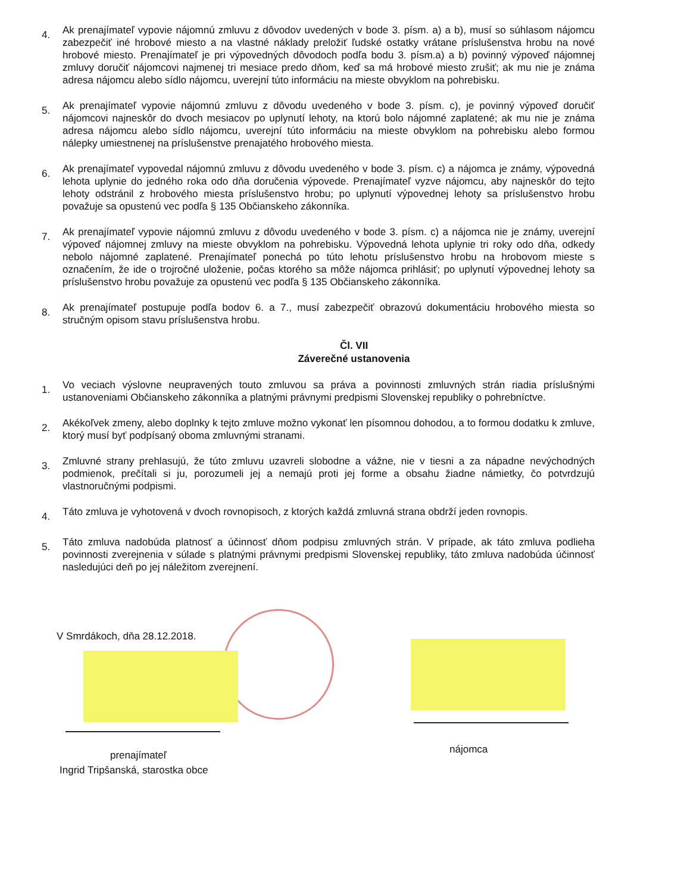4.
Ak prenajímateľ vypovie nájomnú zmluvu z dôvodov uvedených v bode 3. písm. a) a b), musí so súhlasom nájomcu zabezpečiť iné hrobové miesto a na vlastné náklady preložiť ľudské ostatky vrátane príslušenstva hrobu na nové hrobové miesto. Prenajímateľ je pri výpovedných dôvodoch podľa bodu 3. písm.a) a b) povinný výpoveď nájomnej zmluvy doručiť nájomcovi najmenej tri mesiace predo dňom, keď sa má hrobové miesto zrušiť; ak mu nie je známa adresa nájomcu alebo sídlo nájomcu, uverejní túto informáciu na mieste obvyklom na pohrebisku.
5.
Ak prenajímateľ vypovie nájomnú zmluvu z dôvodu uvedeného v bode 3. písm. c), je povinný výpoveď doručiť nájomcovi najneskôr do dvoch mesiacov po uplynutí lehoty, na ktorú bolo nájomné zaplatené; ak mu nie je známa adresa nájomcu alebo sídlo nájomcu, uverejní túto informáciu na mieste obvyklom na pohrebisku alebo formou nálepky umiestnenej na príslušenstve prenajatého hrobového miesta.
6.
Ak prenajímateľ vypovedal nájomnú zmluvu z dôvodu uvedeného v bode 3. písm. c) a nájomca je známy, výpovedná lehota uplynie do jedného roka odo dňa doručenia výpovede. Prenajímateľ vyzve nájomcu, aby najneskôr do tejto lehoty odstránil z hrobového miesta príslušenstvo hrobu; po uplynutí výpovednej lehoty sa príslušenstvo hrobu považuje sa opustenú vec podľa § 135 Občianskeho zákonníka.
7.
Ak prenajímateľ vypovie nájomnú zmluvu z dôvodu uvedeného v bode 3. písm. c) a nájomca nie je známy, uverejní výpoveď nájomnej zmluvy na mieste obvyklom na pohrebisku. Výpovedná lehota uplynie tri roky odo dňa, odkedy nebolo nájomné zaplatené. Prenajímateľ ponechá po túto lehotu príslušenstvo hrobu na hrobovom mieste s označením, že ide o trojročné uloženie, počas ktorého sa môže nájomca prihlásiť; po uplynutí výpovednej lehoty sa príslušenstvo hrobu považuje za opustenú vec podľa § 135 Občianskeho zákonníka.
8.
Ak prenajímateľ postupuje podľa bodov 6. a 7., musí zabezpečiť obrazovú dokumentáciu hrobového miesta so stručným opisom stavu príslušenstva hrobu.
Čl. VII
Záverečné ustanovenia
1.
Vo veciach výslovne neupravených touto zmluvou sa práva a povinnosti zmluvných strán riadia príslušnými ustanoveniami Občianskeho zákonníka a platnými právnymi predpismi Slovenskej republiky o pohrebníctve.
2.
Akékoľvek zmeny, alebo doplnky k tejto zmluve možno vykonať len písomnou dohodou, a to formou dodatku k zmluve, ktorý musí byť podpísaný oboma zmluvnými stranami.
3.
Zmluvné strany prehlasujú, že túto zmluvu uzavreli slobodne a vážne, nie v tiesni a za nápadne nevýchodných podmienok, prečítali si ju, porozumeli jej a nemajú proti jej forme a obsahu žiadne námietky, čo potvrdzujú vlastnoručnými podpismi.
4.
Táto zmluva je vyhotovená v dvoch rovnopisoch, z ktorých každá zmluvná strana obdrží jeden rovnopis.
5.
Táto zmluva nadobúda platnosť a účinnosť dňom podpisu zmluvných strán. V prípade, ak táto zmluva podlieha povinnosti zverejnenia v súlade s platnými právnymi predpismi Slovenskej republiky, táto zmluva nadobúda účinnosť nasledujúci deň po jej náležitom zverejnení.
V Smrdákoch, dňa 28.12.2018.
prenajímateľ
Ingrid Tripšanská, starostka obce
nájomca